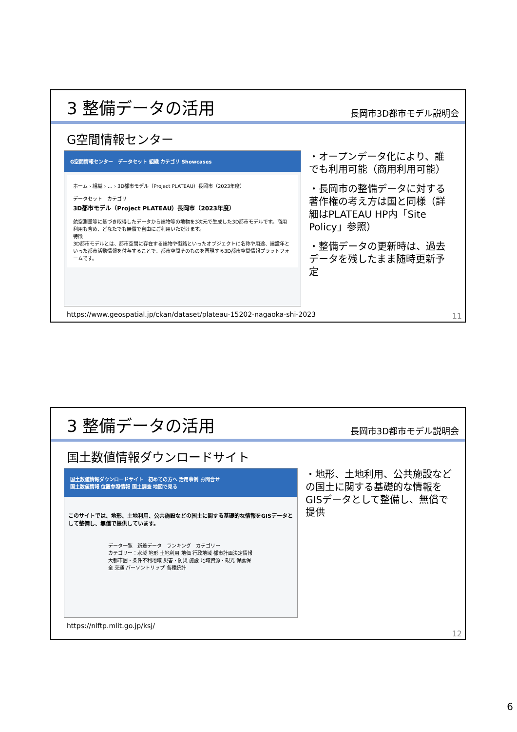3 整備データの活用
長岡市3D都市モデル説明会
G空間情報センター
G空間情報センター　データセット 組織 カテゴリ Showcases
ホーム › 組織 › … › 3D都市モデル（Project PLATEAU）長岡市（2023年度）
データセット　カテゴリ
3D都市モデル（Project PLATEAU）長岡市（2023年度）
航空測量等に基づき取得したデータから建物等の地物を3次元で生成した3D都市モデルです。商用利用も含め、どなたでも無償で自由にご利用いただけます。
特徴
3D都市モデルとは、都市空間に存在する建物や街路といったオブジェクトに名称や用途、建設年といった都市活動情報を付与することで、都市空間そのものを再現する3D都市空間情報プラットフォームです。
・オープンデータ化により、誰でも利用可能（商用利用可能）
・長岡市の整備データに対する著作権の考え方は国と同様（詳細はPLATEAU HP内「Site Policy」参照）
・整備データの更新時は、過去データを残したまま随時更新予定
https://www.geospatial.jp/ckan/dataset/plateau-15202-nagaoka-shi-2023
11
3 整備データの活用
長岡市3D都市モデル説明会
国土数値情報ダウンロードサイト
国土数値情報ダウンロードサイト　初めての方へ 活用事例 お問合せ
国土数値情報 位置参照情報 国土調査 地図で見る
このサイトでは、地形、土地利用、公共施設などの国土に関する基礎的な情報をGISデータとして整備し、無償で提供しています。
データ一覧　新着データ　ランキング　カテゴリー
カテゴリー：水域 地形 土地利用 地価 行政地域 都市計画決定情報 大都市圏・条件不利地域 災害・防災 施設 地域資源・観光 保護保全 交通 パーソントリップ 各種統計
・地形、土地利用、公共施設などの国土に関する基礎的な情報をGISデータとして整備し、無償で提供
https://nlftp.mlit.go.jp/ksj/
12
6